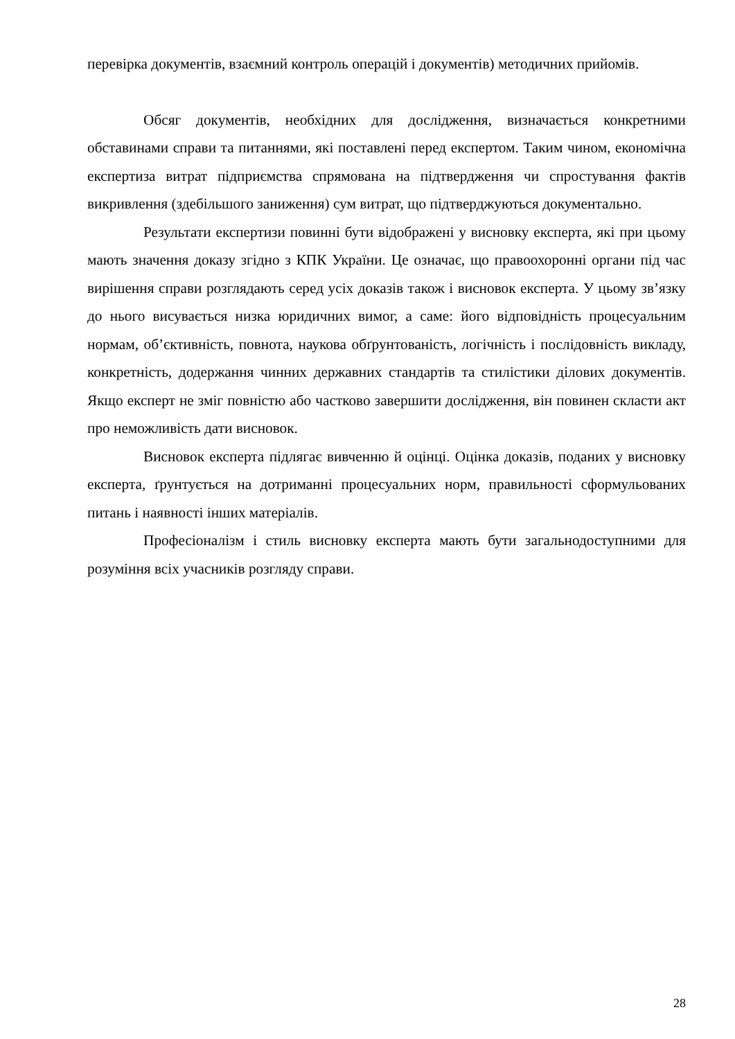перевірка документів, взаємний контроль операцій і документів) методичних прийомів.
Обсяг документів, необхідних для дослідження, визначається конкретними обставинами справи та питаннями, які поставлені перед експертом. Таким чином, економічна експертиза витрат підприємства спрямована на підтвердження чи спростування фактів викривлення (здебільшого заниження) сум витрат, що підтверджуються документально.
Результати експертизи повинні бути відображені у висновку експерта, які при цьому мають значення доказу згідно з КПК України. Це означає, що правоохоронні органи під час вирішення справи розглядають серед усіх доказів також і висновок експерта. У цьому зв’язку до нього висувається низка юридичних вимог, а саме: його відповідність процесуальним нормам, об’єктивність, повнота, наукова обґрунтованість, логічність і послідовність викладу, конкретність, додержання чинних державних стандартів та стилістики ділових документів. Якщо експерт не зміг повністю або частково завершити дослідження, він повинен скласти акт про неможливість дати висновок.
Висновок експерта підлягає вивченню й оцінці. Оцінка доказів, поданих у висновку експерта, ґрунтується на дотриманні процесуальних норм, правильності сформульованих питань і наявності інших матеріалів.
Професіоналізм і стиль висновку експерта мають бути загальнодоступними для розуміння всіх учасників розгляду справи.
28